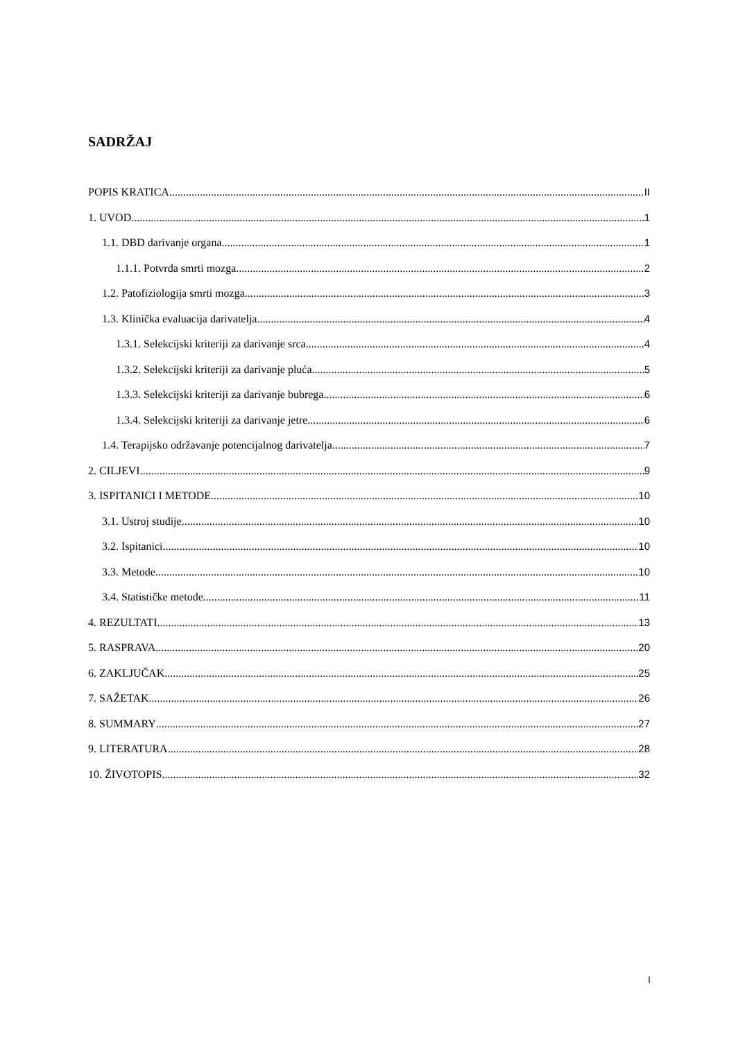SADRŽAJ
POPIS KRATICA II
1. UVOD 1
1.1. DBD darivanje organa 1
1.1.1. Potvrda smrti mozga 2
1.2. Patofiziologija smrti mozga 3
1.3. Klinička evaluacija darivatelja 4
1.3.1. Selekcijski kriteriji za darivanje srca 4
1.3.2. Selekcijski kriteriji za darivanje pluća 5
1.3.3. Selekcijski kriteriji za darivanje bubrega 6
1.3.4. Selekcijski kriteriji za darivanje jetre 6
1.4. Terapijsko održavanje potencijalnog darivatelja 7
2. CILJEVI 9
3. ISPITANICI I METODE 10
3.1. Ustroj studije 10
3.2. Ispitanici 10
3.3. Metode 10
3.4. Statističke metode 11
4. REZULTATI 13
5. RASPRAVA 20
6. ZAKLJUČAK 25
7. SAŽETAK 26
8. SUMMARY 27
9. LITERATURA 28
10. ŽIVOTOPIS 32
I